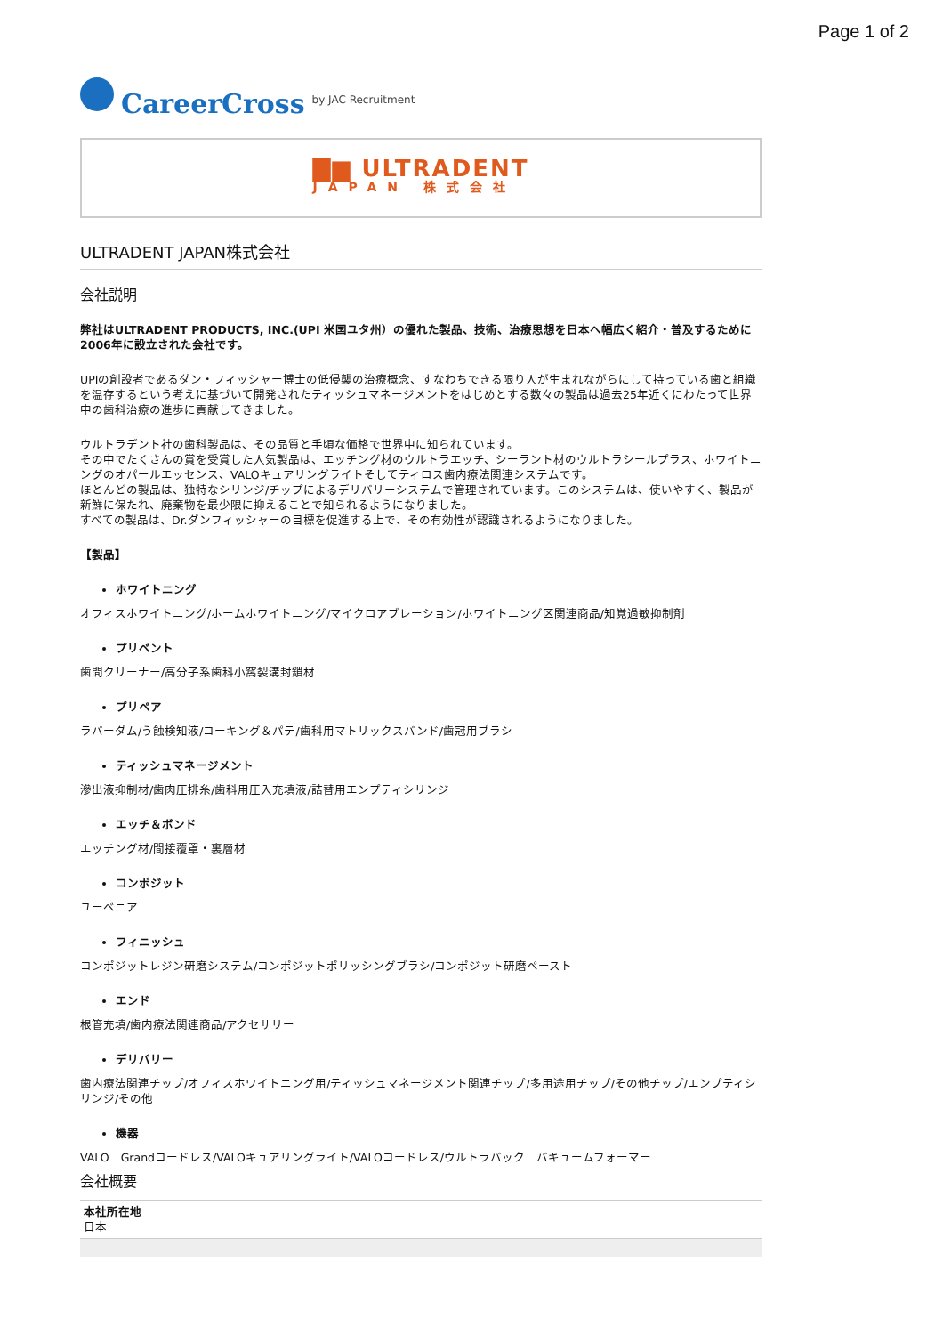Page 1 of 2
CareerCross by JAC Recruitment
▇▆ ULTRADENT
JAPAN 株式会社
ULTRADENT JAPAN株式会社
会社説明
弊社はULTRADENT PRODUCTS, INC.(UPI 米国ユタ州）の優れた製品、技術、治療思想を日本へ幅広く紹介・普及するために2006年に設立された会社です。
UPIの創設者であるダン・フィッシャー博士の低侵襲の治療概念、すなわちできる限り人が生まれながらにして持っている歯と組織を温存するという考えに基づいて開発されたティッシュマネージメントをはじめとする数々の製品は過去25年近くにわたって世界中の歯科治療の進歩に貢献してきました。
ウルトラデント社の歯科製品は、その品質と手頃な価格で世界中に知られています。
その中でたくさんの賞を受賞した人気製品は、エッチング材のウルトラエッチ、シーラント材のウルトラシールプラス、ホワイトニングのオパールエッセンス、VALOキュアリングライトそしてティロス歯内療法関連システムです。
ほとんどの製品は、独特なシリンジ/チップによるデリバリーシステムで管理されています。このシステムは、使いやすく、製品が新鮮に保たれ、廃棄物を最少限に抑えることで知られるようになりました。
すべての製品は、Dr.ダンフィッシャーの目標を促進する上で、その有効性が認識されるようになりました。
【製品】
ホワイトニング
オフィスホワイトニング/ホームホワイトニング/マイクロアブレーション/ホワイトニング区関連商品/知覚過敏抑制剤
プリベント
歯間クリーナー/高分子系歯科小窩裂溝封鎖材
プリペア
ラバーダム/う蝕検知液/コーキング＆パテ/歯科用マトリックスバンド/歯冠用ブラシ
ティッシュマネージメント
滲出液抑制材/歯肉圧排糸/歯科用圧入充填液/詰替用エンプティシリンジ
エッチ＆ボンド
エッチング材/間接覆罩・裏層材
コンポジット
ユーベニア
フィニッシュ
コンポジットレジン研磨システム/コンポジットポリッシングブラシ/コンポジット研磨ペースト
エンド
根管充填/歯内療法関連商品/アクセサリー
デリバリー
歯内療法関連チップ/オフィスホワイトニング用/ティッシュマネージメント関連チップ/多用途用チップ/その他チップ/エンプティシリンジ/その他
機器
VALO　Grandコードレス/VALOキュアリングライト/VALOコードレス/ウルトラバック　バキュームフォーマー
会社概要
| 本社所在地 日本 |